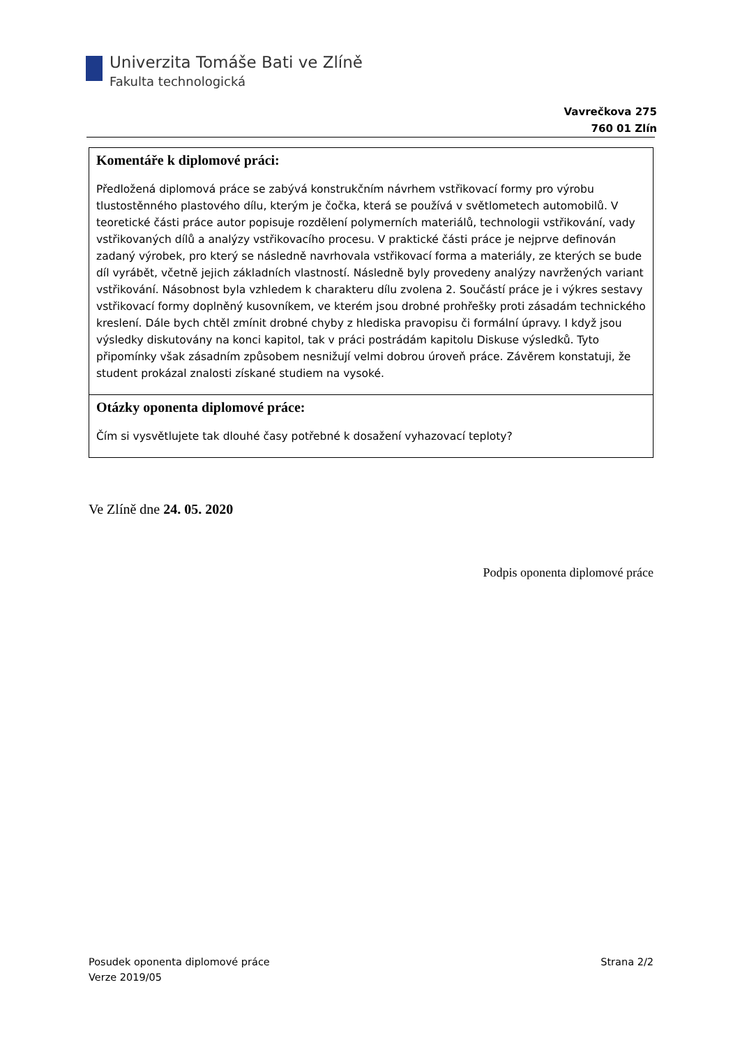Univerzita Tomáše Bati ve Zlíně
Fakulta technologická
Vavrečkova 275
760 01 Zlín
| Komentáře k diplomové práci: Předložená diplomová práce se zabývá konstrukčním návrhem vstřikovací formy pro výrobu tlustostěnného plastového dílu, kterým je čočka, která se používá v světlometech automobilů. V teoretické části práce autor popisuje rozdělení polymerních materiálů, technologii vstřikování, vady vstřikovaných dílů a analýzy vstřikovacího procesu. V praktické části práce je nejprve definován zadaný výrobek, pro který se následně navrhovala vstřikovací forma a materiály, ze kterých se bude díl vyrábět, včetně jejich základních vlastností. Následně byly provedeny analýzy navržených variant vstřikování. Násobnost byla vzhledem k charakteru dílu zvolena 2. Součástí práce je i výkres sestavy vstřikovací formy doplněný kusovníkem, ve kterém jsou drobné prohřešky proti zásadám technického kreslení. Dále bych chtěl zmínit drobné chyby z hlediska pravopisu či formální úpravy. I když jsou výsledky diskutovány na konci kapitol, tak v práci postrádám kapitolu Diskuse výsledků. Tyto připomínky však zásadním způsobem nesnižují velmi dobrou úroveň práce. Závěrem konstatuji, že student prokázal znalosti získané studiem na vysoké. |
| Otázky oponenta diplomové práce: Čím si vysvětlujete tak dlouhé časy potřebné k dosažení vyhazovací teploty? |
Ve Zlíně dne 24. 05. 2020
Podpis oponenta diplomové práce
Posudek oponenta diplomové práce
Verze 2019/05
Strana 2/2